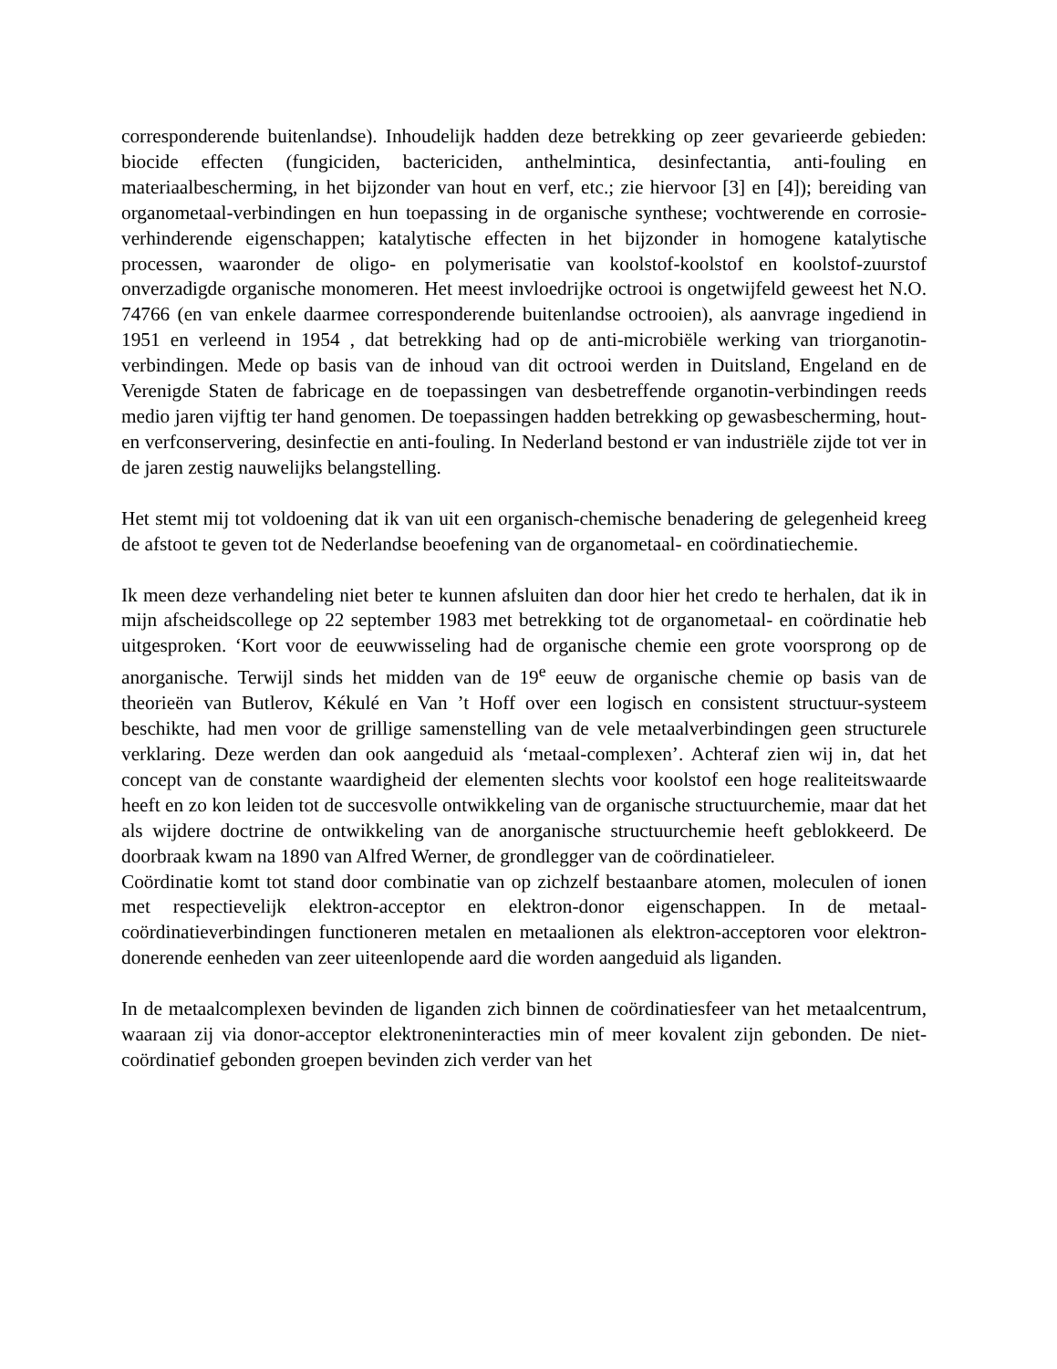corresponderende buitenlandse). Inhoudelijk hadden deze betrekking op zeer gevarieerde gebieden: biocide effecten (fungiciden, bactericiden, anthelmintica, desinfectantia, anti-fouling en materiaalbescherming, in het bijzonder van hout en verf, etc.; zie hiervoor [3] en [4]); bereiding van organometaal-verbindingen en hun toepassing in de organische synthese; vochtwerende en corrosie-verhinderende eigenschappen; katalytische effecten in het bijzonder in homogene katalytische processen, waaronder de oligo- en polymerisatie van koolstof-koolstof en koolstof-zuurstof onverzadigde organische monomeren. Het meest invloedrijke octrooi is ongetwijfeld geweest het N.O. 74766 (en van enkele daarmee corresponderende buitenlandse octrooien), als aanvrage ingediend in 1951 en verleend in 1954 , dat betrekking had op de anti-microbiële werking van triorganotin-verbindingen. Mede op basis van de inhoud van dit octrooi werden in Duitsland, Engeland en de Verenigde Staten de fabricage en de toepassingen van desbetreffende organotin-verbindingen reeds medio jaren vijftig ter hand genomen. De toepassingen hadden betrekking op gewasbescherming, hout- en verfconservering, desinfectie en anti-fouling. In Nederland bestond er van industriële zijde tot ver in de jaren zestig nauwelijks belangstelling.
Het stemt mij tot voldoening dat ik van uit een organisch-chemische benadering de gelegenheid kreeg de afstoot te geven tot de Nederlandse beoefening van de organometaal- en coördinatiechemie.
Ik meen deze verhandeling niet beter te kunnen afsluiten dan door hier het credo te herhalen, dat ik in mijn afscheidscollege op 22 september 1983 met betrekking tot de organometaal- en coördinatie heb uitgesproken. ‘Kort voor de eeuwwisseling had de organische chemie een grote voorsprong op de anorganische. Terwijl sinds het midden van de 19<sup>e</sup> eeuw de organische chemie op basis van de theorieën van Butlerov, Kékulé en Van ’t Hoff over een logisch en consistent structuur-systeem beschikte, had men voor de grillige samenstelling van de vele metaalverbindingen geen structurele verklaring. Deze werden dan ook aangeduid als ‘metaal-complexen’. Achteraf zien wij in, dat het concept van de constante waardigheid der elementen slechts voor koolstof een hoge realiteitswaarde heeft en zo kon leiden tot de succesvolle ontwikkeling van de organische structuurchemie, maar dat het als wijdere doctrine de ontwikkeling van de anorganische structuurchemie heeft geblokkeerd. De doorbraak kwam na 1890 van Alfred Werner, de grondlegger van de coördinatieleer.
Coördinatie komt tot stand door combinatie van op zichzelf bestaanbare atomen, moleculen of ionen met respectievelijk elektron-acceptor en elektron-donor eigenschappen. In de metaal-coördinatieverbindingen functioneren metalen en metaalionen als elektron-acceptoren voor elektron-donerende eenheden van zeer uiteenlopende aard die worden aangeduid als liganden.
In de metaalcomplexen bevinden de liganden zich binnen de coördinatiesfeer van het metaalcentrum, waaraan zij via donor-acceptor elektroneninteracties min of meer kovalent zijn gebonden. De niet-coördinatief gebonden groepen bevinden zich verder van het